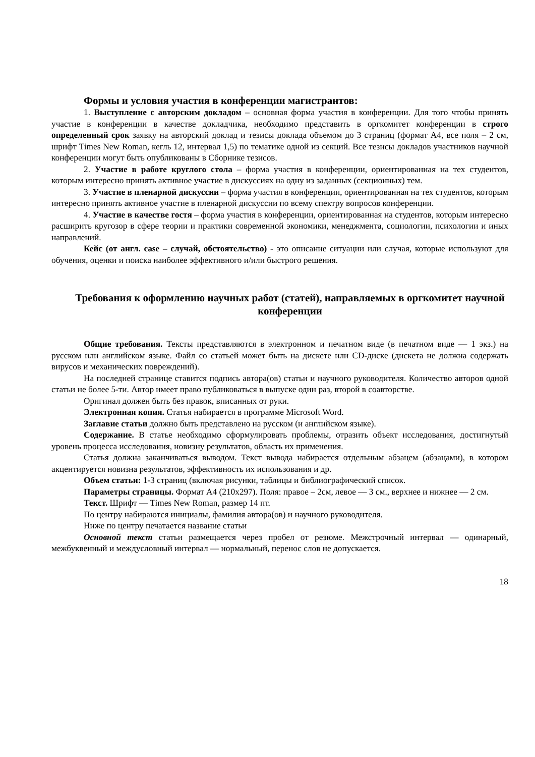Формы и условия участия в конференции магистрантов:
1. Выступление с авторским докладом – основная форма участия в конференции. Для того чтобы принять участие в конференции в качестве докладчика, необходимо представить в оргкомитет конференции в строго определенный срок заявку на авторский доклад и тезисы доклада объемом до 3 страниц (формат А4, все поля – 2 см, шрифт Times New Roman, кегль 12, интервал 1,5) по тематике одной из секций. Все тезисы докладов участников научной конференции могут быть опубликованы в Сборнике тезисов.
2. Участие в работе круглого стола – форма участия в конференции, ориентированная на тех студентов, которым интересно принять активное участие в дискуссиях на одну из заданных (секционных) тем.
3. Участие в пленарной дискуссии – форма участия в конференции, ориентированная на тех студентов, которым интересно принять активное участие в пленарной дискуссии по всему спектру вопросов конференции.
4. Участие в качестве гостя – форма участия в конференции, ориентированная на студентов, которым интересно расширить кругозор в сфере теории и практики современной экономики, менеджмента, социологии, психологии и иных направлений.
Кейс (от англ. case – случай, обстоятельство) - это описание ситуации или случая, которые используют для обучения, оценки и поиска наиболее эффективного и/или быстрого решения.
Требования к оформлению научных работ (статей), направляемых в оргкомитет научной конференции
Общие требования. Тексты представляются в электронном и печатном виде (в печатном виде — 1 экз.) на русском или английском языке. Файл со статьей может быть на дискете или CD-диске (дискета не должна содержать вирусов и механических повреждений).
На последней странице ставится подпись автора(ов) статьи и научного руководителя. Количество авторов одной статьи не более 5-ти. Автор имеет право публиковаться в выпуске один раз, второй в соавторстве.
Оригинал должен быть без правок, вписанных от руки.
Электронная копия. Статья набирается в программе Microsoft Word.
Заглавие статьи должно быть представлено на русском (и английском языке).
Содержание. В статье необходимо сформулировать проблемы, отразить объект исследования, достигнутый уровень процесса исследования, новизну результатов, область их применения.
Статья должна заканчиваться выводом. Текст вывода набирается отдельным абзацем (абзацами), в котором акцентируется новизна результатов, эффективность их использования и др.
Объем статьи: 1-3 страниц (включая рисунки, таблицы и библиографический список.
Параметры страницы. Формат А4 (210x297). Поля: правое – 2см, левое — 3 см., верхнее и нижнее — 2 см.
Текст. Шрифт — Times New Roman, размер 14 пт.
По центру набираются инициалы, фамилия автора(ов) и научного руководителя.
Ниже по центру печатается название статьи
Основной текст статьи размещается через пробел от резюме. Межстрочный интервал — одинарный, межбуквенный и междусловный интервал — нормальный, перенос слов не допускается.
18